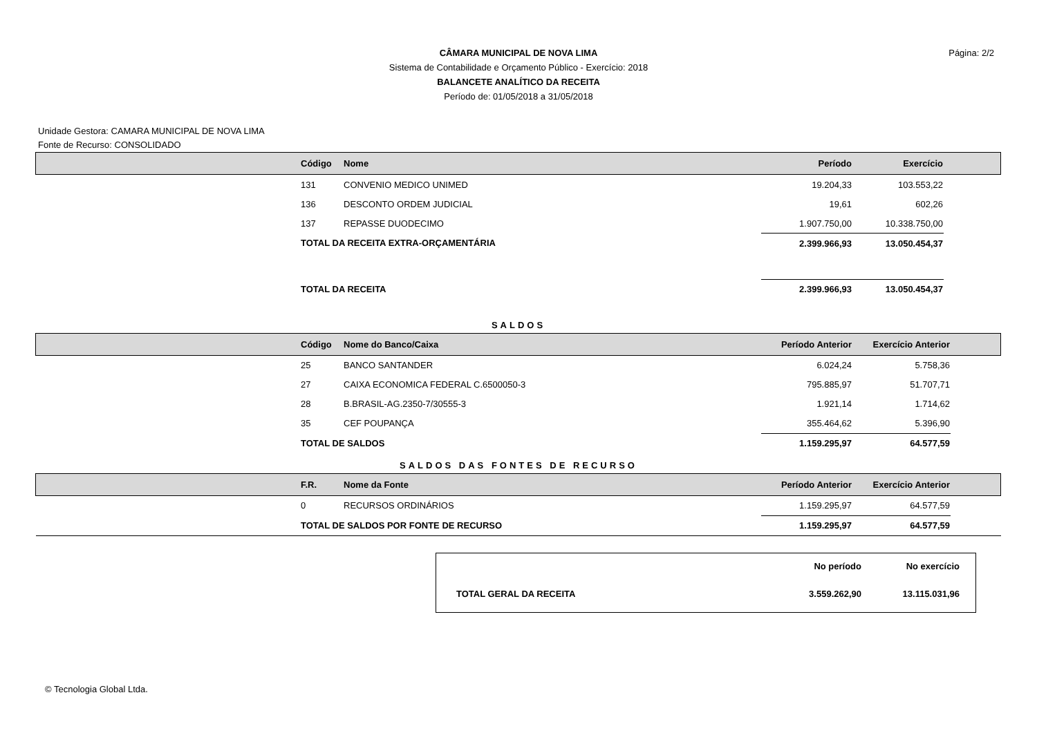CÂMARA MUNICIPAL DE NOVA LIMA
Sistema de Contabilidade e Orçamento Público - Exercício: 2018
BALANCETE ANALÍTICO DA RECEITA
Período de: 01/05/2018 a 31/05/2018
Página: 2/2
Unidade Gestora: CAMARA MUNICIPAL DE NOVA LIMA
Fonte de Recurso: CONSOLIDADO
| | Código | Nome | Período | Exercício | |
| --- | --- | --- | --- | --- | --- |
| | 131 | CONVENIO MEDICO UNIMED | 19.204,33 | 103.553,22 | |
| | 136 | DESCONTO ORDEM JUDICIAL | 19,61 | 602,26 | |
| | 137 | REPASSE DUODECIMO | 1.907.750,00 | 10.338.750,00 | |
| | TOTAL DA RECEITA EXTRA-ORÇAMENTÁRIA | | 2.399.966,93 | 13.050.454,37 | |
| | TOTAL DA RECEITA | | 2.399.966,93 | 13.050.454,37 | |
SALDOS
| | Código | Nome do Banco/Caixa | Período Anterior | Exercício Anterior | |
| --- | --- | --- | --- | --- | --- |
| | 25 | BANCO SANTANDER | 6.024,24 | 5.758,36 | |
| | 27 | CAIXA ECONOMICA FEDERAL C.6500050-3 | 795.885,97 | 51.707,71 | |
| | 28 | B.BRASIL-AG.2350-7/30555-3 | 1.921,14 | 1.714,62 | |
| | 35 | CEF POUPANÇA | 355.464,62 | 5.396,90 | |
| | TOTAL DE SALDOS | | 1.159.295,97 | 64.577,59 | |
SALDOS DAS FONTES DE RECURSO
| | F.R. | Nome da Fonte | Período Anterior | Exercício Anterior | |
| --- | --- | --- | --- | --- | --- |
| | 0 | RECURSOS ORDINÁRIOS | 1.159.295,97 | 64.577,59 | |
| | TOTAL DE SALDOS POR FONTE DE RECURSO | | 1.159.295,97 | 64.577,59 | |
| | No período | No exercício |
| TOTAL GERAL DA RECEITA | 3.559.262,90 | 13.115.031,96 |
© Tecnologia Global Ltda.